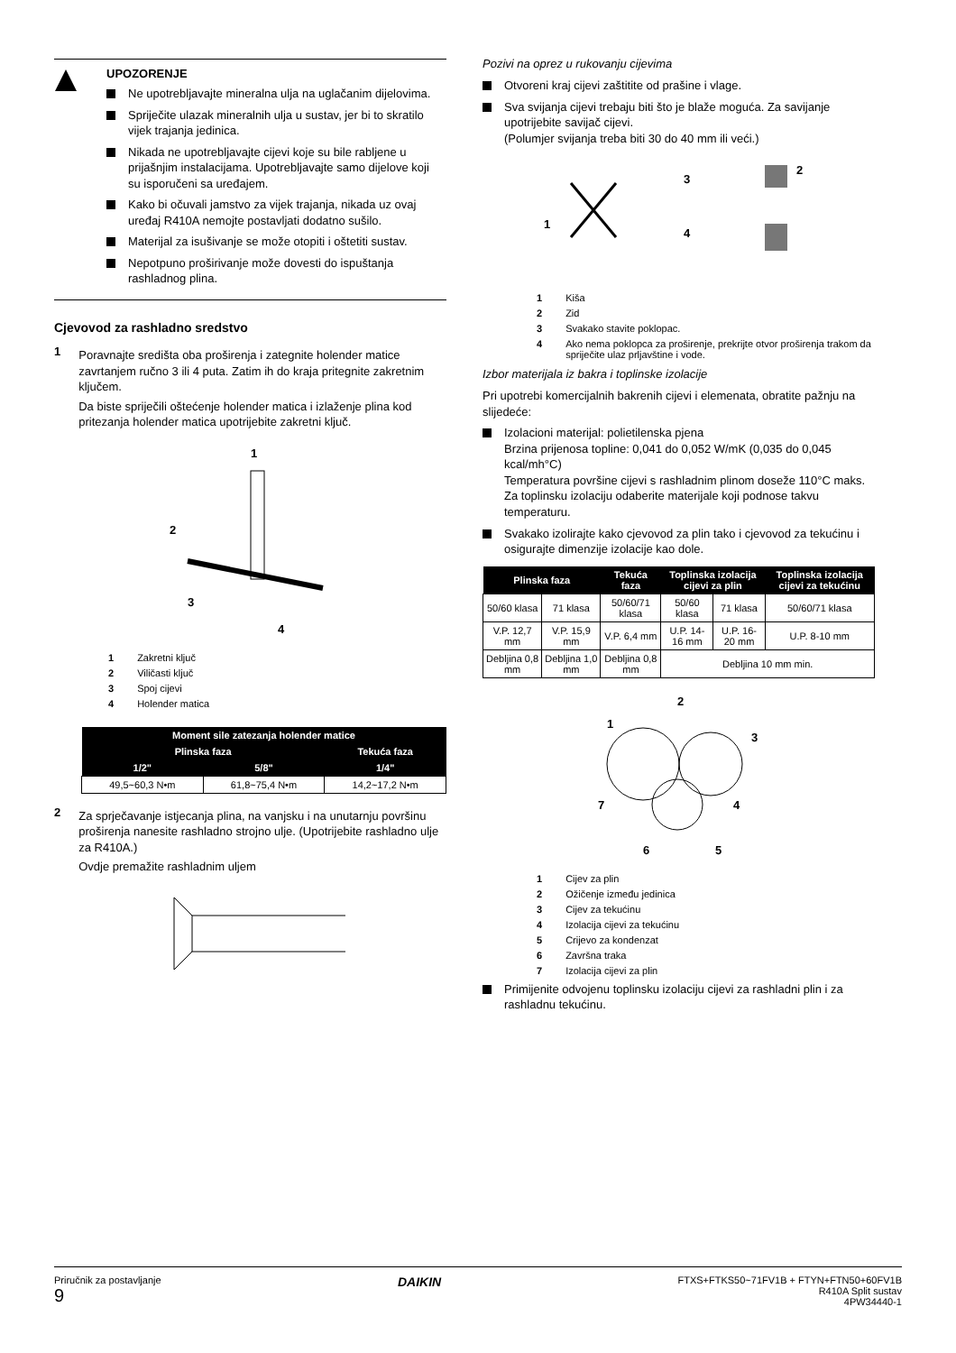UPOZORENJE
Ne upotrebljavajte mineralna ulja na uglačanim dijelovima.
Spriječite ulazak mineralnih ulja u sustav, jer bi to skratilo vijek trajanja jedinica.
Nikada ne upotrebljavajte cijevi koje su bile rabljene u prijašnjim instalacijama. Upotrebljavajte samo dijelove koji su isporučeni sa uređajem.
Kako bi očuvali jamstvo za vijek trajanja, nikada uz ovaj uređaj R410A nemojte postavljati dodatno sušilo.
Materijal za isušivanje se može otopiti i oštetiti sustav.
Nepotpuno proširivanje može dovesti do ispuštanja rashladnog plina.
Cjevovod za rashladno sredstvo
1
Poravnajte središta oba proširenja i zategnite holender matice zavrtanjem ručno 3 ili 4 puta. Zatim ih do kraja pritegnite zakretnim ključem.
Da biste spriječili oštećenje holender matica i izlaženje plina kod pritezanja holender matica upotrijebite zakretni ključ.
1
2
3
4
1 Zakretni ključ
2 Viličasti ključ
3 Spoj cijevi
4 Holender matica
| Moment sile zatezanja holender matice | | |
| --- | --- | --- |
| Plinska faza | | Tekuća faza |
| 1/2" | 5/8" | 1/4" |
| 49,5~60,3 N•m | 61,8~75,4 N•m | 14,2~17,2 N•m |
2
Za sprječavanje istjecanja plina, na vanjsku i na unutarnju površinu proširenja nanesite rashladno strojno ulje. (Upotrijebite rashladno ulje za R410A.)
Ovdje premažite rashladnim uljem
Pozivi na oprez u rukovanju cijevima
Otvoreni kraj cijevi zaštitite od prašine i vlage.
Sva svijanja cijevi trebaju biti što je blaže moguća. Za savijanje upotrijebite savijač cijevi.
(Polumjer svijanja treba biti 30 do 40 mm ili veći.)
1
2
3
4
1 Kiša
2 Zid
3 Svakako stavite poklopac.
4 Ako nema poklopca za proširenje, prekrijte otvor proširenja trakom da spriječite ulaz prljavštine i vode.
Izbor materijala iz bakra i toplinske izolacije
Pri upotrebi komercijalnih bakrenih cijevi i elemenata, obratite pažnju na slijedeće:
Izolacioni materijal: polietilenska pjena
Brzina prijenosa topline: 0,041 do 0,052 W/mK (0,035 do 0,045 kcal/mh°C)
Temperatura površine cijevi s rashladnim plinom doseže 110°C maks.
Za toplinsku izolaciju odaberite materijale koji podnose takvu temperaturu.
Svakako izolirajte kako cjevovod za plin tako i cjevovod za tekućinu i osigurajte dimenzije izolacije kao dole.
| Plinska faza | | Tekuća faza | Toplinska izolacija cijevi za plin | | Toplinska izolacija cijevi za tekućinu |
| --- | --- | --- | --- | --- | --- |
| 50/60 klasa | 71 klasa | 50/60/71 klasa | 50/60 klasa | 71 klasa | 50/60/71 klasa |
| V.P. 12,7 mm | V.P. 15,9 mm | V.P. 6,4 mm | U.P. 14-16 mm | U.P. 16-20 mm | U.P. 8-10 mm |
| Debljina 0,8 mm | Debljina 1,0 mm | Debljina 0,8 mm | Debljina 10 mm min. | | |
2
1
3
4
5
6
7
1 Cijev za plin
2 Ožičenje između jedinica
3 Cijev za tekućinu
4 Izolacija cijevi za tekućinu
5 Crijevo za kondenzat
6 Završna traka
7 Izolacija cijevi za plin
Primijenite odvojenu toplinsku izolaciju cijevi za rashladni plin i za rashladnu tekućinu.
Priručnik za postavljanje
9
DAIKIN
FTXS+FTKS50~71FV1B + FTYN+FTN50+60FV1B
R410A Split sustav
4PW34440-1